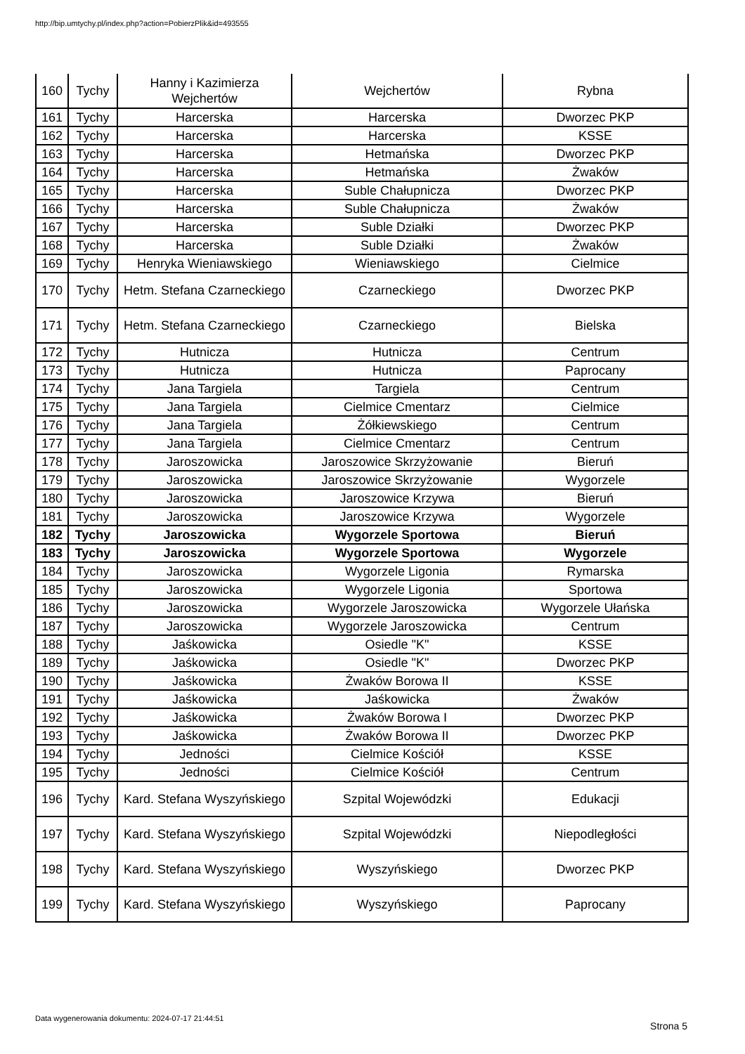http://bip.umtychy.pl/index.php?action=PobierzPlik&id=493555
| 160 | Tychy | Hanny i Kazimierza Wejchertów | Wejchertów | Rybna |
| 161 | Tychy | Harcerska | Harcerska | Dworzec PKP |
| 162 | Tychy | Harcerska | Harcerska | KSSE |
| 163 | Tychy | Harcerska | Hetmańska | Dworzec PKP |
| 164 | Tychy | Harcerska | Hetmańska | Żwaków |
| 165 | Tychy | Harcerska | Suble Chałupnicza | Dworzec PKP |
| 166 | Tychy | Harcerska | Suble Chałupnicza | Żwaków |
| 167 | Tychy | Harcerska | Suble Działki | Dworzec PKP |
| 168 | Tychy | Harcerska | Suble Działki | Żwaków |
| 169 | Tychy | Henryka Wieniawskiego | Wieniawskiego | Cielmice |
| 170 | Tychy | Hetm. Stefana Czarneckiego | Czarneckiego | Dworzec PKP |
| 171 | Tychy | Hetm. Stefana Czarneckiego | Czarneckiego | Bielska |
| 172 | Tychy | Hutnicza | Hutnicza | Centrum |
| 173 | Tychy | Hutnicza | Hutnicza | Paprocany |
| 174 | Tychy | Jana Targiela | Targiela | Centrum |
| 175 | Tychy | Jana Targiela | Cielmice Cmentarz | Cielmice |
| 176 | Tychy | Jana Targiela | Żółkiewskiego | Centrum |
| 177 | Tychy | Jana Targiela | Cielmice Cmentarz | Centrum |
| 178 | Tychy | Jaroszowicka | Jaroszowice Skrzyżowanie | Bieruń |
| 179 | Tychy | Jaroszowicka | Jaroszowice Skrzyżowanie | Wygorzele |
| 180 | Tychy | Jaroszowicka | Jaroszowice Krzywa | Bieruń |
| 181 | Tychy | Jaroszowicka | Jaroszowice Krzywa | Wygorzele |
| 182 | Tychy | Jaroszowicka | Wygorzele Sportowa | Bieruń |
| 183 | Tychy | Jaroszowicka | Wygorzele Sportowa | Wygorzele |
| 184 | Tychy | Jaroszowicka | Wygorzele Ligonia | Rymarska |
| 185 | Tychy | Jaroszowicka | Wygorzele Ligonia | Sportowa |
| 186 | Tychy | Jaroszowicka | Wygorzele Jaroszowicka | Wygorzele Ułańska |
| 187 | Tychy | Jaroszowicka | Wygorzele Jaroszowicka | Centrum |
| 188 | Tychy | Jaśkowicka | Osiedle "K" | KSSE |
| 189 | Tychy | Jaśkowicka | Osiedle "K" | Dworzec PKP |
| 190 | Tychy | Jaśkowicka | Żwaków Borowa II | KSSE |
| 191 | Tychy | Jaśkowicka | Jaśkowicka | Żwaków |
| 192 | Tychy | Jaśkowicka | Żwaków Borowa I | Dworzec PKP |
| 193 | Tychy | Jaśkowicka | Żwaków Borowa II | Dworzec PKP |
| 194 | Tychy | Jedności | Cielmice Kościół | KSSE |
| 195 | Tychy | Jedności | Cielmice Kościół | Centrum |
| 196 | Tychy | Kard. Stefana Wyszyńskiego | Szpital Wojewódzki | Edukacji |
| 197 | Tychy | Kard. Stefana Wyszyńskiego | Szpital Wojewódzki | Niepodległości |
| 198 | Tychy | Kard. Stefana Wyszyńskiego | Wyszyńskiego | Dworzec PKP |
| 199 | Tychy | Kard. Stefana Wyszyńskiego | Wyszyńskiego | Paprocany |
Data wygenerowania dokumentu: 2024-07-17 21:44:51
Strona 5